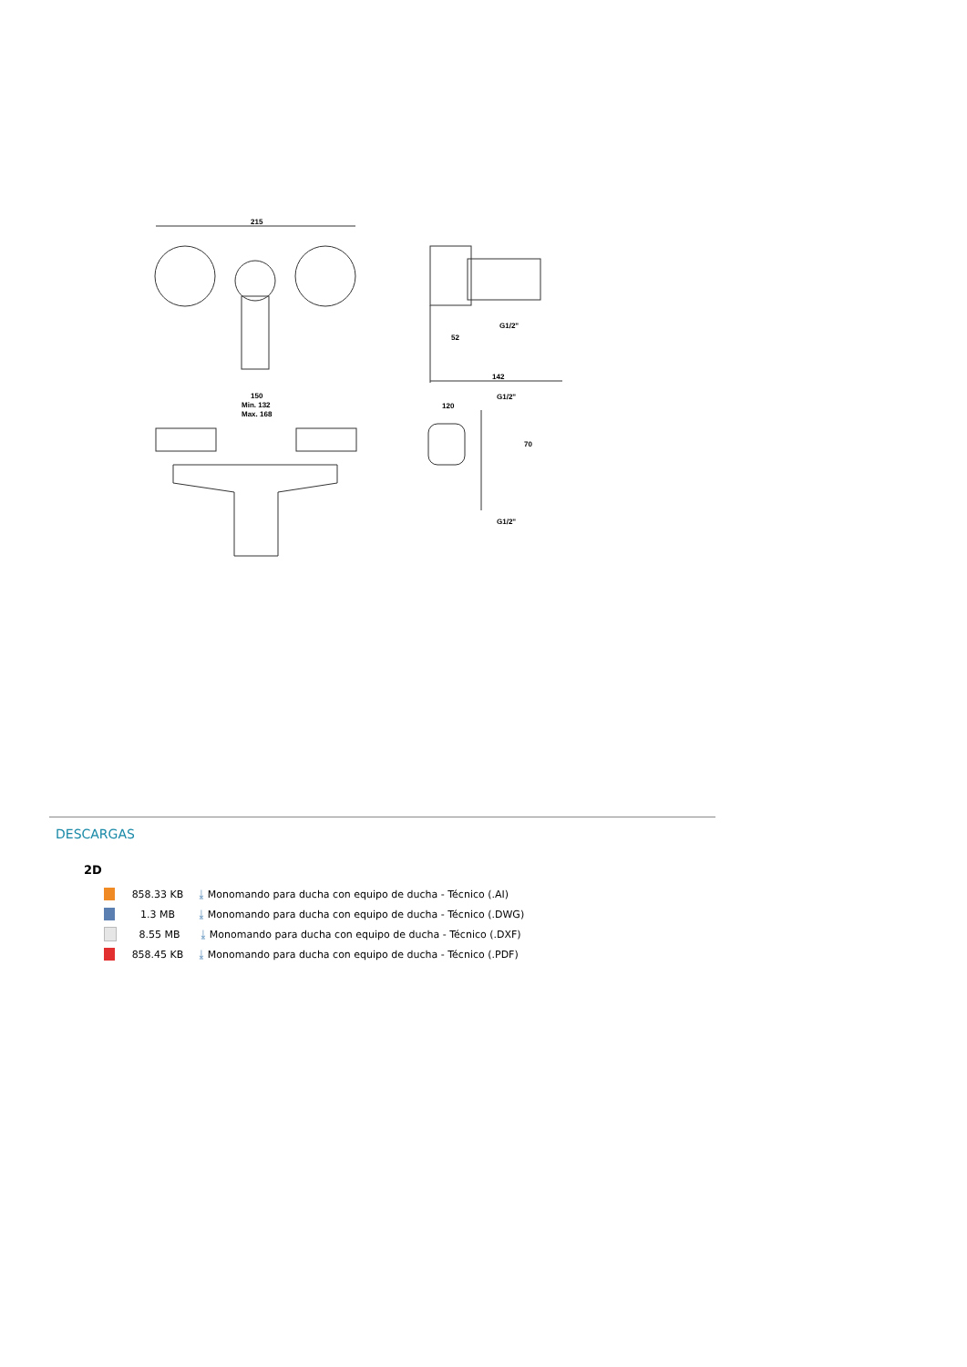215
142
52
G1/2"
150
Min. 132
Max. 168
120
G1/2"
G1/2"
70
DESCARGAS
2D
858.33 KB ⤓ Monomando para ducha con equipo de ducha - Técnico (.AI)
1.3 MB ⤓ Monomando para ducha con equipo de ducha - Técnico (.DWG)
8.55 MB ⤓ Monomando para ducha con equipo de ducha - Técnico (.DXF)
858.45 KB ⤓ Monomando para ducha con equipo de ducha - Técnico (.PDF)